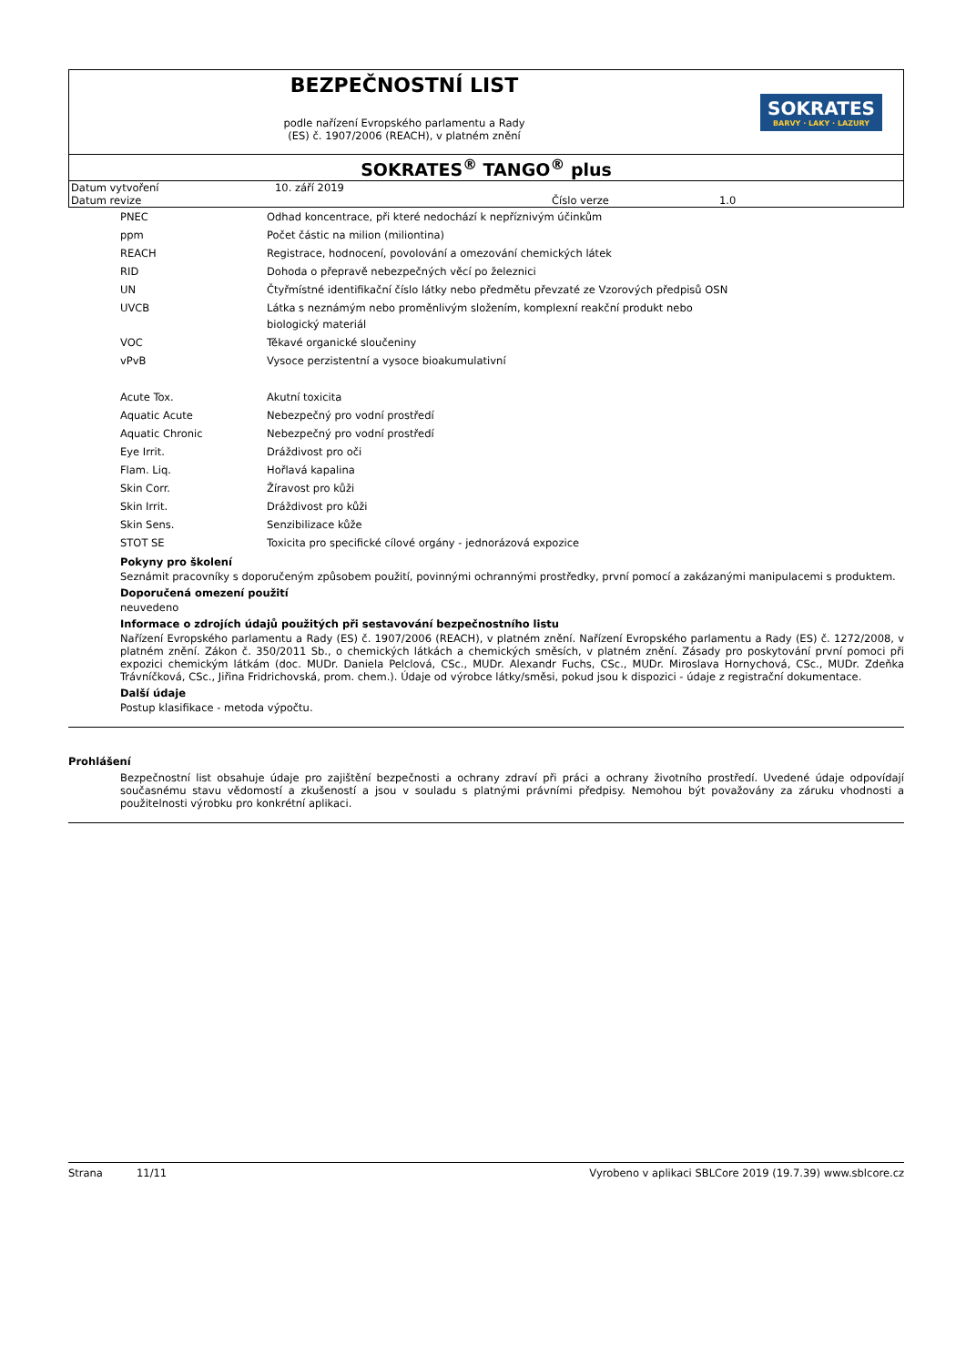BEZPEČNOSTNÍ LIST
podle nařízení Evropského parlamentu a Rady
(ES) č. 1907/2006 (REACH), v platném znění
SOKRATES
BARVY · LAKY · LAZURY
SOKRATES<sup>®</sup> TANGO<sup>®</sup> plus
| Datum vytvoření | 10. září 2019 | | |
| Datum revize | | Číslo verze | 1.0 |
| PNEC | Odhad koncentrace, při které nedochází k nepříznivým účinkům |
| ppm | Počet částic na milion (miliontina) |
| REACH | Registrace, hodnocení, povolování a omezování chemických látek |
| RID | Dohoda o přepravě nebezpečných věcí po železnici |
| UN | Čtyřmístné identifikační číslo látky nebo předmětu převzaté ze Vzorových předpisů OSN |
| UVCB | Látka s neznámým nebo proměnlivým složením, komplexní reakční produkt nebo biologický materiál |
| VOC | Těkavé organické sloučeniny |
| vPvB | Vysoce perzistentní a vysoce bioakumulativní |
| Acute Tox. | Akutní toxicita |
| Aquatic Acute | Nebezpečný pro vodní prostředí |
| Aquatic Chronic | Nebezpečný pro vodní prostředí |
| Eye Irrit. | Dráždivost pro oči |
| Flam. Liq. | Hořlavá kapalina |
| Skin Corr. | Žíravost pro kůži |
| Skin Irrit. | Dráždivost pro kůži |
| Skin Sens. | Senzibilizace kůže |
| STOT SE | Toxicita pro specifické cílové orgány - jednorázová expozice |
Pokyny pro školení
Seznámit pracovníky s doporučeným způsobem použití, povinnými ochrannými prostředky, první pomocí a zakázanými manipulacemi s produktem.
Doporučená omezení použití
neuvedeno
Informace o zdrojích údajů použitých při sestavování bezpečnostního listu
Nařízení Evropského parlamentu a Rady (ES) č. 1907/2006 (REACH), v platném znění. Nařízení Evropského parlamentu a Rady (ES) č. 1272/2008, v platném znění. Zákon č. 350/2011 Sb., o chemických látkách a chemických směsích, v platném znění. Zásady pro poskytování první pomoci při expozici chemickým látkám (doc. MUDr. Daniela Pelclová, CSc., MUDr. Alexandr Fuchs, CSc., MUDr. Miroslava Hornychová, CSc., MUDr. Zdeňka Trávníčková, CSc., Jiřina Fridrichovská, prom. chem.). Údaje od výrobce látky/směsi, pokud jsou k dispozici - údaje z registrační dokumentace.
Další údaje
Postup klasifikace - metoda výpočtu.
Prohlášení
Bezpečnostní list obsahuje údaje pro zajištění bezpečnosti a ochrany zdraví při práci a ochrany životního prostředí. Uvedené údaje odpovídají současnému stavu vědomostí a zkušeností a jsou v souladu s platnými právními předpisy. Nemohou být považovány za záruku vhodnosti a použitelnosti výrobku pro konkrétní aplikaci.
Strana 11/11 Vyrobeno v aplikaci SBLCore 2019 (19.7.39) www.sblcore.cz